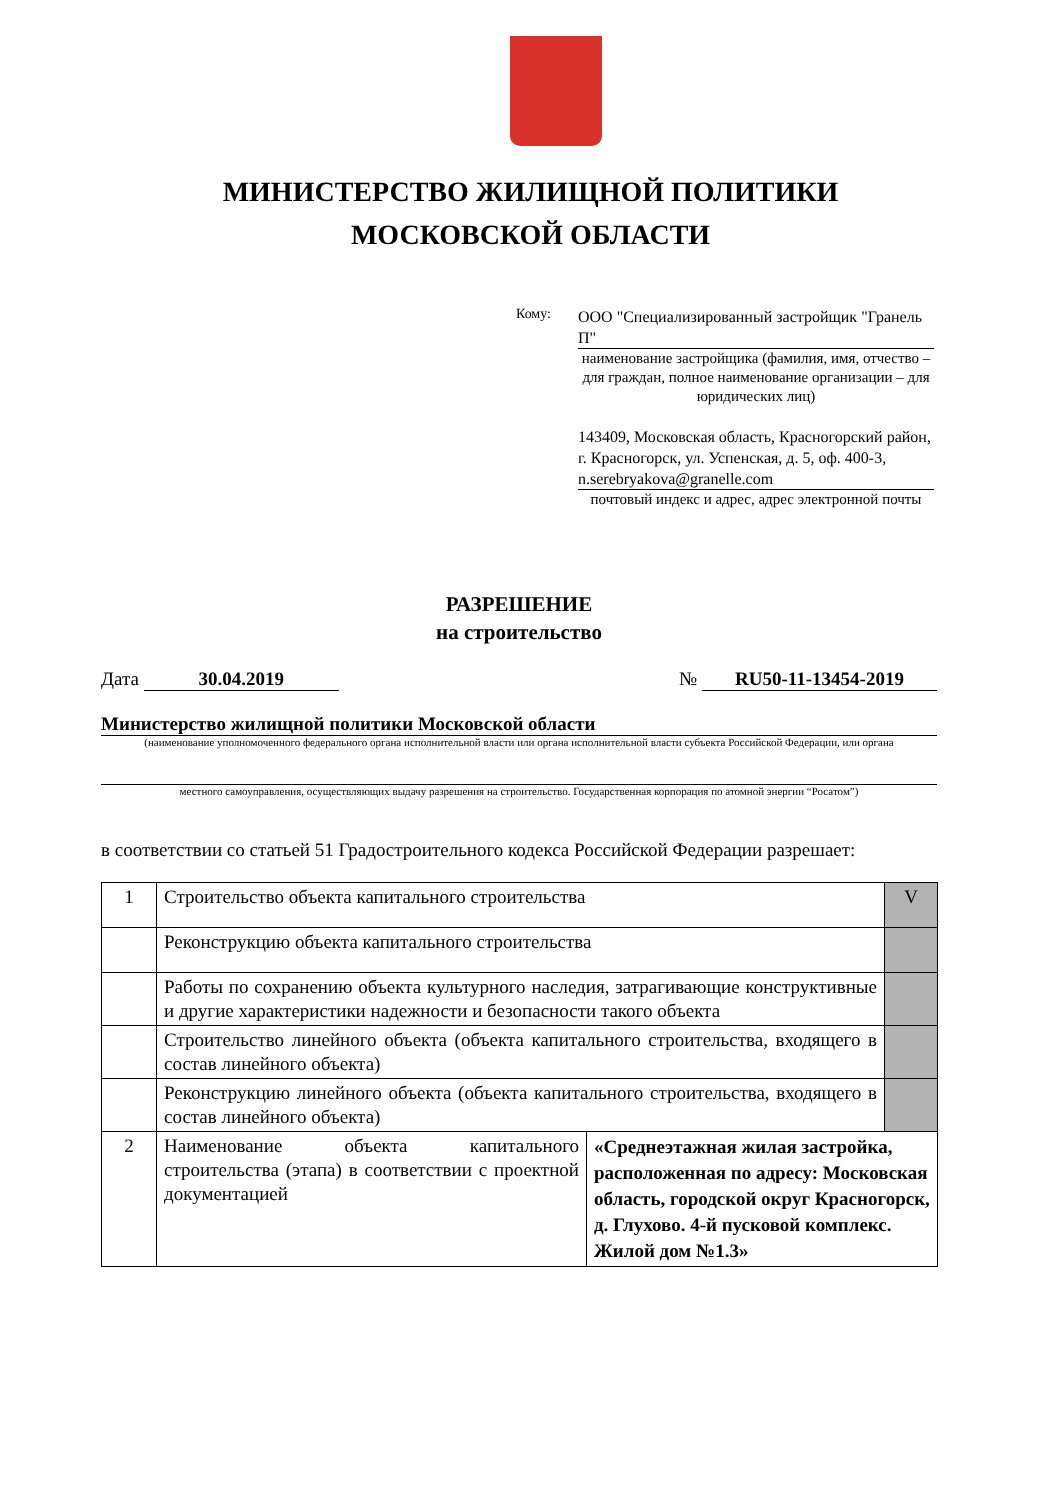МИНИСТЕРСТВО ЖИЛИЩНОЙ ПОЛИТИКИ
МОСКОВСКОЙ ОБЛАСТИ
Кому:
ООО "Специализированный застройщик "Гранель П"
наименование застройщика (фамилия, имя, отчество – для граждан, полное наименование организации – для юридических лиц)
143409, Московская область, Красногорский район, г. Красногорск, ул. Успенская, д. 5, оф. 400-3, n.serebryakova@granelle.com
почтовый индекс и адрес, адрес электронной почты
РАЗРЕШЕНИЕ
на строительство
Дата 30.04.2019 № RU50-11-13454-2019
Министерство жилищной политики Московской области
(наименование уполномоченного федерального органа исполнительной власти или органа исполнительной власти субъекта Российской Федерации, или органа
местного самоуправления, осуществляющих выдачу разрешения на строительство. Государственная корпорация по атомной энергии “Росатом”)
в соответствии со статьей 51 Градостроительного кодекса Российской Федерации разрешает:
| 1 | Строительство объекта капитального строительства | | V |
| | Реконструкцию объекта капитального строительства | | |
| | Работы по сохранению объекта культурного наследия, затрагивающие конструктивные и другие характеристики надежности и безопасности такого объекта | | |
| | Строительство линейного объекта (объекта капитального строительства, входящего в состав линейного объекта) | | |
| | Реконструкцию линейного объекта (объекта капитального строительства, входящего в состав линейного объекта) | | |
| 2 | Наименование объекта капитального строительства (этапа) в соответствии с проектной документацией | «Среднеэтажная жилая застройка, расположенная по адресу: Московская область, городской округ Красногорск, д. Глухово. 4-й пусковой комплекс. Жилой дом №1.3» | |